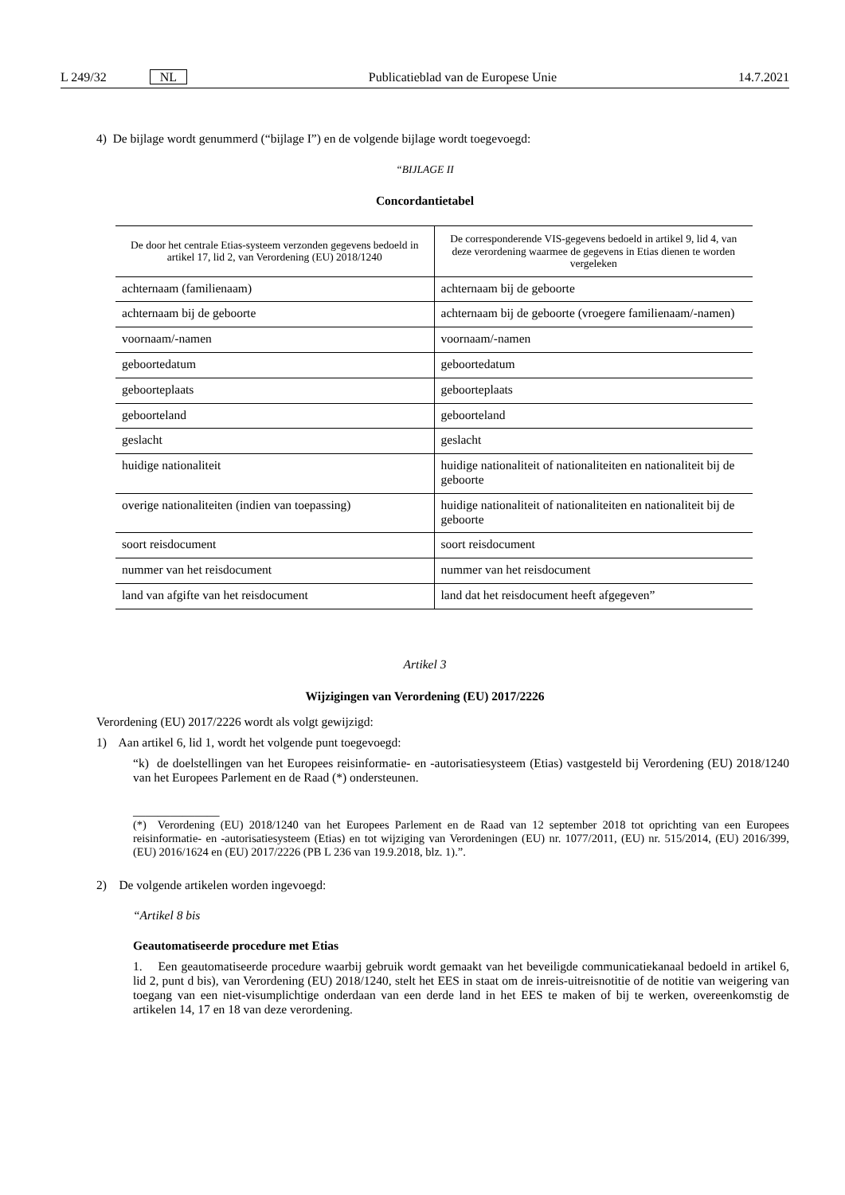L 249/32 NL Publicatieblad van de Europese Unie 14.7.2021
4) De bijlage wordt genummerd (“bijlage I”) en de volgende bijlage wordt toegevoegd:
“BIJLAGE II
Concordantietabel
| De door het centrale Etias-systeem verzonden gegevens bedoeld in artikel 17, lid 2, van Verordening (EU) 2018/1240 | De corresponderende VIS-gegevens bedoeld in artikel 9, lid 4, van deze verordening waarmee de gegevens in Etias dienen te worden vergeleken |
| achternaam (familienaam) | achternaam bij de geboorte |
| achternaam bij de geboorte | achternaam bij de geboorte (vroegere familienaam/-namen) |
| voornaam/-namen | voornaam/-namen |
| geboortedatum | geboortedatum |
| geboorteplaats | geboorteplaats |
| geboorteland | geboorteland |
| geslacht | geslacht |
| huidige nationaliteit | huidige nationaliteit of nationaliteiten en nationaliteit bij de geboorte |
| overige nationaliteiten (indien van toepassing) | huidige nationaliteit of nationaliteiten en nationaliteit bij de geboorte |
| soort reisdocument | soort reisdocument |
| nummer van het reisdocument | nummer van het reisdocument |
| land van afgifte van het reisdocument | land dat het reisdocument heeft afgegeven” |
Artikel 3
Wijzigingen van Verordening (EU) 2017/2226
Verordening (EU) 2017/2226 wordt als volgt gewijzigd:
1) Aan artikel 6, lid 1, wordt het volgende punt toegevoegd:
“k) de doelstellingen van het Europees reisinformatie- en -autorisatiesysteem (Etias) vastgesteld bij Verordening (EU) 2018/1240 van het Europees Parlement en de Raad (*) ondersteunen.
______________
(*) Verordening (EU) 2018/1240 van het Europees Parlement en de Raad van 12 september 2018 tot oprichting van een Europees reisinformatie- en -autorisatiesysteem (Etias) en tot wijziging van Verordeningen (EU) nr. 1077/2011, (EU) nr. 515/2014, (EU) 2016/399, (EU) 2016/1624 en (EU) 2017/2226 (PB L 236 van 19.9.2018, blz. 1).”.
2) De volgende artikelen worden ingevoegd:
“Artikel 8 bis
Geautomatiseerde procedure met Etias
1. Een geautomatiseerde procedure waarbij gebruik wordt gemaakt van het beveiligde communicatiekanaal bedoeld in artikel 6, lid 2, punt d bis), van Verordening (EU) 2018/1240, stelt het EES in staat om de inreis-uitreisnotitie of de notitie van weigering van toegang van een niet-visumplichtige onderdaan van een derde land in het EES te maken of bij te werken, overeenkomstig de artikelen 14, 17 en 18 van deze verordening.